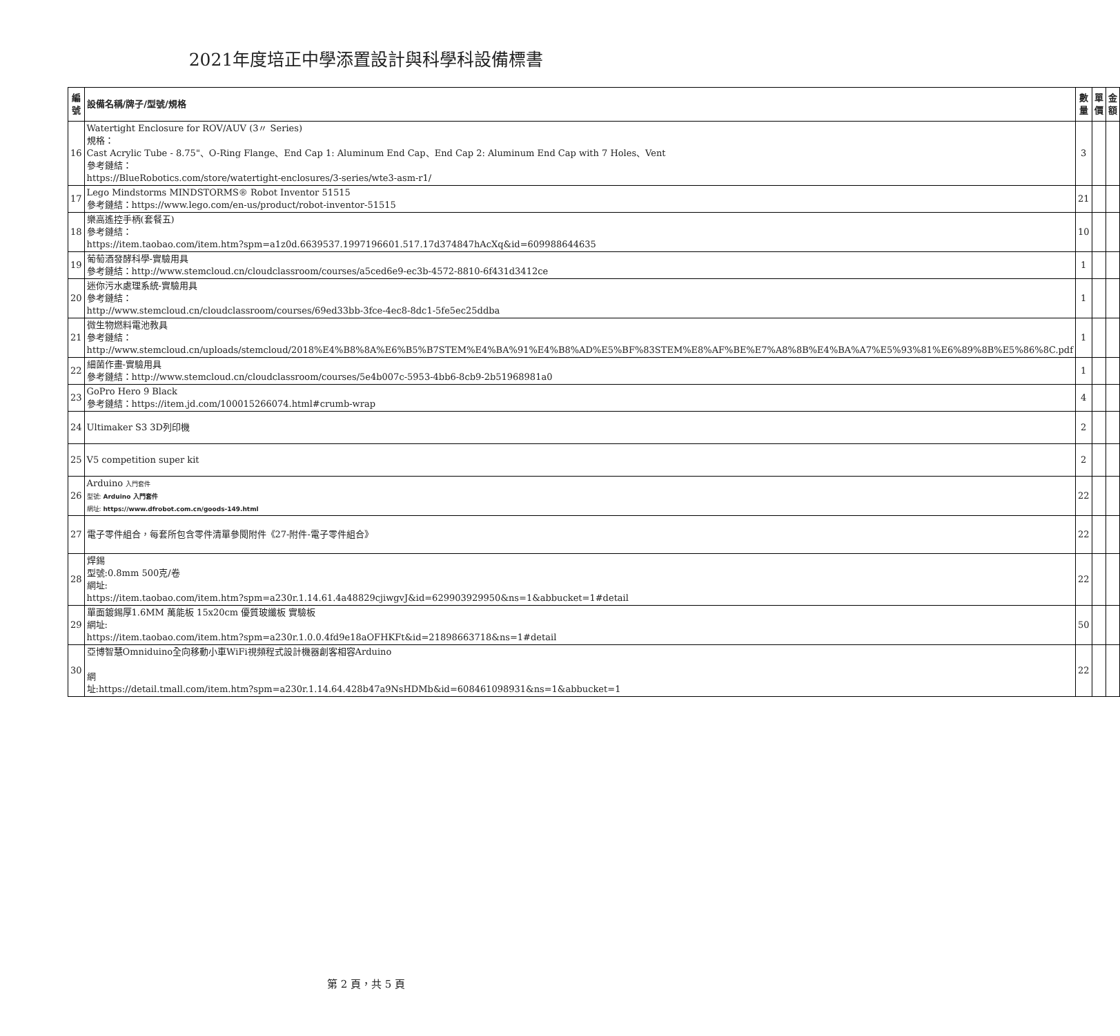2021年度培正中學添置設計與科學科設備標書
| 編號 | 設備名稱/牌子/型號/規格 | 數量 | 單價 | 金額 |
| --- | --- | --- | --- | --- |
| 16 | Watertight Enclosure for ROV/AUV (3〃 Series) 規格： Cast Acrylic Tube - 8.75"、O-Ring Flange、End Cap 1: Aluminum End Cap、End Cap 2: Aluminum End Cap with 7 Holes、Vent 參考鏈結： https://BlueRobotics.com/store/watertight-enclosures/3-series/wte3-asm-r1/ | 3 | | |
| 17 | Lego Mindstorms MINDSTORMS® Robot Inventor 51515 參考鏈結：https://www.lego.com/en-us/product/robot-inventor-51515 | 21 | | |
| 18 | 樂高遙控手柄(套餐五) 參考鏈結： https://item.taobao.com/item.htm?spm=a1z0d.6639537.1997196601.517.17d374847hAcXq&id=609988644635 | 10 | | |
| 19 | 葡萄酒發酵科學-實驗用具 參考鏈結：http://www.stemcloud.cn/cloudclassroom/courses/a5ced6e9-ec3b-4572-8810-6f431d3412ce | 1 | | |
| 20 | 迷你污水處理系統-實驗用具 參考鏈結： http://www.stemcloud.cn/cloudclassroom/courses/69ed33bb-3fce-4ec8-8dc1-5fe5ec25ddba | 1 | | |
| 21 | 微生物燃料電池教具 參考鏈結： http://www.stemcloud.cn/uploads/stemcloud/2018%E4%B8%8A%E6%B5%B7STEM%E4%BA%91%E4%B8%AD%E5%BF%83STEM%E8%AF%BE%E7%A8%8B%E4%BA%A7%E5%93%81%E6%89%8B%E5%86%8C.pdf | 1 | | |
| 22 | 細菌作畫-實驗用具 參考鏈結：http://www.stemcloud.cn/cloudclassroom/courses/5e4b007c-5953-4bb6-8cb9-2b51968981a0 | 1 | | |
| 23 | GoPro Hero 9 Black 參考鏈結：https://item.jd.com/100015266074.html#crumb-wrap | 4 | | |
| 24 | Ultimaker S3 3D列印機 | 2 | | |
| 25 | V5 competition super kit | 2 | | |
| 26 | Arduino 入門套件 型號: Arduino 入門套件 網址: https://www.dfrobot.com.cn/goods-149.html | 22 | | |
| 27 | 電子零件組合，每套所包含零件清單參閱附件《27-附件-電子零件組合》 | 22 | | |
| 28 | 焊錫 型號:0.8mm 500克/卷 網址: https://item.taobao.com/item.htm?spm=a230r.1.14.61.4a48829cjiwgvJ&id=629903929950&ns=1&abbucket=1#detail | 22 | | |
| 29 | 單面鍍錫厚1.6MM 萬能板 15x20cm 優質玻纖板 實驗板 網址: https://item.taobao.com/item.htm?spm=a230r.1.0.0.4fd9e18aOFHKFt&id=21898663718&ns=1#detail | 50 | | |
| 30 | 亞博智慧Omniduino全向移動小車WiFi視頻程式設計機器創客相容Arduino 網 址:https://detail.tmall.com/item.htm?spm=a230r.1.14.64.428b47a9NsHDMb&id=608461098931&ns=1&abbucket=1 | 22 | | |
第 2 頁，共 5 頁